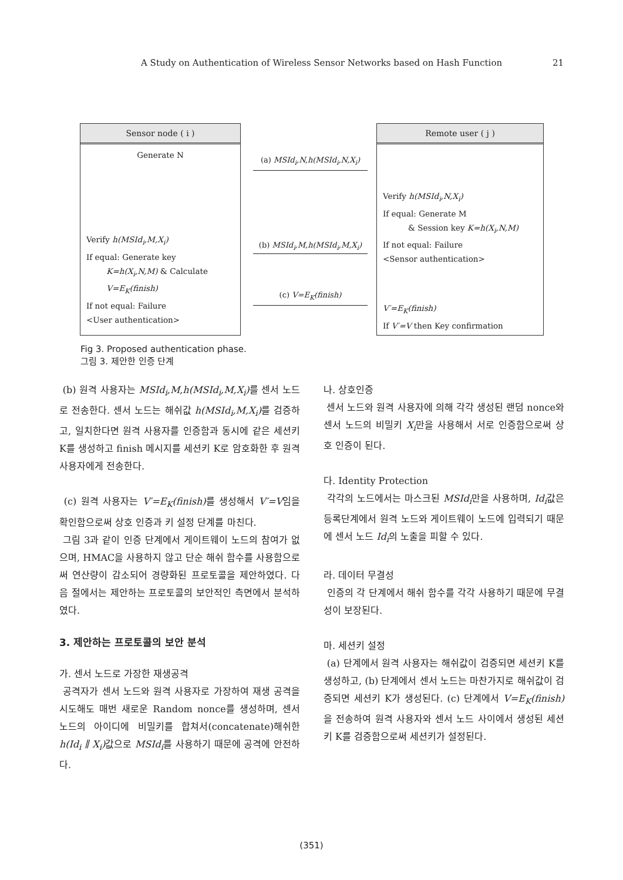A Study on Authentication of Wireless Sensor Networks based on Hash Function 21
Sensor node ( i )
Generate N
Verify h(MSId<sub>i</sub>,M,X<sub>i</sub>)
If equal: Generate key
K=h(X<sub>i</sub>,N,M) & Calculate
V=E<sub>K</sub>(finish)
If not equal: Failure
<User authentication>
(a) MSId<sub>i</sub>,N,h(MSId<sub>i</sub>,N,X<sub>i</sub>)
(b) MSId<sub>i</sub>,M,h(MSId<sub>i</sub>,M,X<sub>i</sub>)
(c) V=E<sub>K</sub>(finish)
Remote user ( j )
Verify h(MSId<sub>i</sub>,N,X<sub>i</sub>)
If equal: Generate M
& Session key K=h(X<sub>i</sub>,N,M)
If not equal: Failure
<Sensor authentication>
V′=E<sub>K</sub>(finish)
If V′=V then Key confirmation
Fig 3. Proposed authentication phase.
그림 3. 제안한 인증 단계
(b) 원격 사용자는 MSId<sub>i</sub>,M,h(MSId<sub>i</sub>,M,X<sub>i</sub>) 를 센서 노드로 전송한다. 센서 노드는 해쉬값 h(MSId<sub>i</sub>,M,X<sub>i</sub>) 를 검증하고, 일치한다면 원격 사용자를 인증함과 동시에 같은 세션키 K를 생성하고 finish 메시지를 세션키 K로 암호화한 후 원격 사용자에게 전송한다.
(c) 원격 사용자는 V′=E<sub>K</sub>(finish) 를 생성해서 V′=V임을 확인함으로써 상호 인증과 키 설정 단계를 마친다.
그림 3과 같이 인증 단계에서 게이트웨이 노드의 참여가 없으며, HMAC을 사용하지 않고 단순 해쉬 함수를 사용함으로써 연산량이 감소되어 경량화된 프로토콜을 제안하였다. 다음 절에서는 제안하는 프로토콜의 보안적인 측면에서 분석하였다.
3. 제안하는 프로토콜의 보안 분석
가. 센서 노드로 가장한 재생공격
공격자가 센서 노드와 원격 사용자로 가장하여 재생 공격을 시도해도 매번 새로운 Random nonce를 생성하며, 센서 노드의 아이디에 비밀키를 합쳐서(concatenate)해쉬한 h(Id<sub>i</sub> ∥ X<sub>i</sub>) 값으로 MSId<sub>i</sub>를 사용하기 때문에 공격에 안전하다.
나. 상호인증
센서 노드와 원격 사용자에 의해 각각 생성된 랜덤 nonce와 센서 노드의 비밀키 X<sub>i</sub>만을 사용해서 서로 인증함으로써 상호 인증이 된다.
다. Identity Protection
각각의 노드에서는 마스크된 MSId<sub>i</sub>만을 사용하며, Id<sub>i</sub>값은 등록단계에서 원격 노드와 게이트웨이 노드에 입력되기 때문에 센서 노드 Id<sub>i</sub>의 노출을 피할 수 있다.
라. 데이터 무결성
인증의 각 단계에서 해쉬 함수를 각각 사용하기 때문에 무결성이 보장된다.
마. 세션키 설정
(a) 단계에서 원격 사용자는 해쉬값이 검증되면 세션키 K를 생성하고, (b) 단계에서 센서 노드는 마찬가지로 해쉬값이 검증되면 세션키 K가 생성된다. (c) 단계에서 V=E<sub>K</sub>(finish) 을 전송하여 원격 사용자와 센서 노드 사이에서 생성된 세션키 K를 검증함으로써 세션키가 설정된다.
(351)